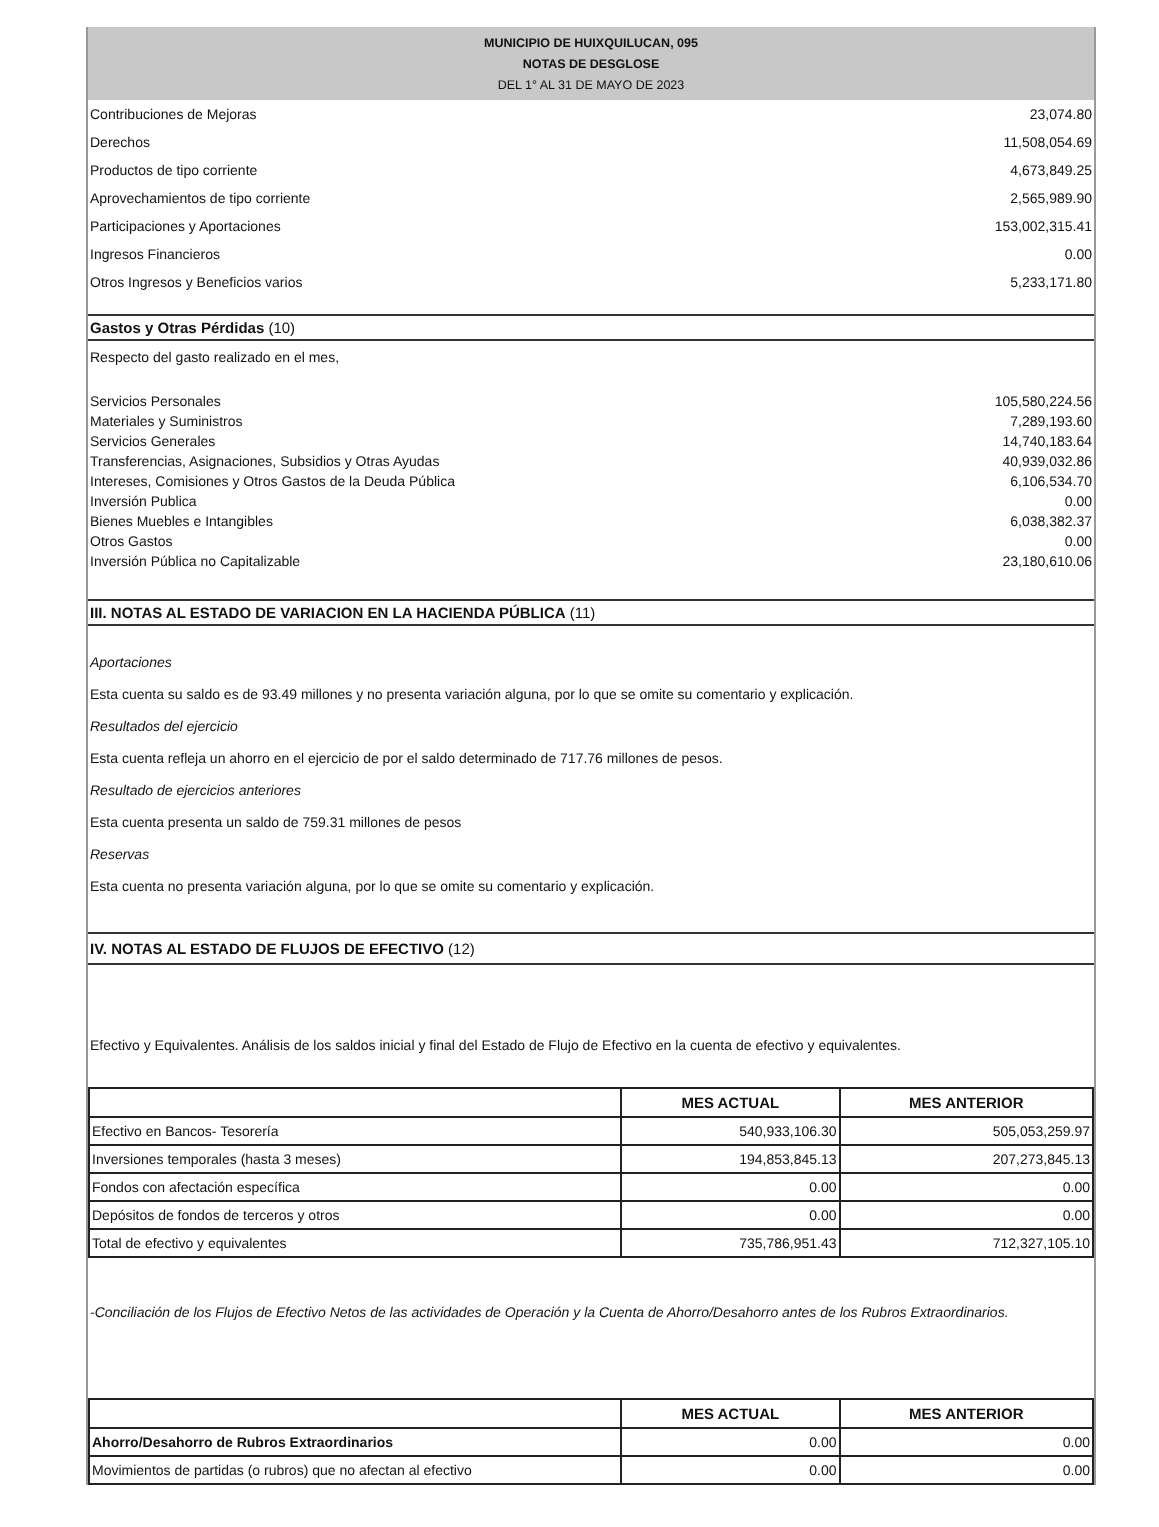MUNICIPIO DE HUIXQUILUCAN, 095
NOTAS DE DESGLOSE
DEL 1° AL 31 DE MAYO DE 2023
| Contribuciones de Mejoras | 23,074.80 |
| Derechos | 11,508,054.69 |
| Productos de tipo corriente | 4,673,849.25 |
| Aprovechamientos de tipo corriente | 2,565,989.90 |
| Participaciones y Aportaciones | 153,002,315.41 |
| Ingresos Financieros | 0.00 |
| Otros Ingresos y Beneficios varios | 5,233,171.80 |
Gastos y Otras Pérdidas (10)
Respecto del gasto realizado en el mes,
| Servicios Personales | 105,580,224.56 |
| Materiales y Suministros | 7,289,193.60 |
| Servicios Generales | 14,740,183.64 |
| Transferencias, Asignaciones, Subsidios y Otras Ayudas | 40,939,032.86 |
| Intereses, Comisiones y Otros Gastos de la Deuda Pública | 6,106,534.70 |
| Inversión Publica | 0.00 |
| Bienes Muebles e Intangibles | 6,038,382.37 |
| Otros Gastos | 0.00 |
| Inversión Pública no Capitalizable | 23,180,610.06 |
III. NOTAS AL ESTADO DE VARIACION EN LA HACIENDA PÚBLICA (11)
Aportaciones
Esta cuenta su saldo es de 93.49 millones y no presenta variación alguna, por lo que se omite su comentario y explicación.
Resultados del ejercicio
Esta cuenta refleja un ahorro en el ejercicio de por el saldo determinado de 717.76 millones de pesos.
Resultado de ejercicios anteriores
Esta cuenta presenta un saldo de 759.31 millones de pesos
Reservas
Esta cuenta no presenta variación alguna, por lo que se omite su comentario y explicación.
IV. NOTAS AL ESTADO DE FLUJOS DE EFECTIVO (12)
Efectivo y Equivalentes. Análisis de los saldos inicial y final del Estado de Flujo de Efectivo en la cuenta de efectivo y equivalentes.
| | MES ACTUAL | MES ANTERIOR |
| --- | --- | --- |
| Efectivo en Bancos- Tesorería | 540,933,106.30 | 505,053,259.97 |
| Inversiones temporales (hasta 3 meses) | 194,853,845.13 | 207,273,845.13 |
| Fondos con afectación específica | 0.00 | 0.00 |
| Depósitos de fondos de terceros y otros | 0.00 | 0.00 |
| Total de efectivo y equivalentes | 735,786,951.43 | 712,327,105.10 |
-Conciliación de los Flujos de Efectivo Netos de las actividades de Operación y la Cuenta de Ahorro/Desahorro antes de los Rubros Extraordinarios.
| | MES ACTUAL | MES ANTERIOR |
| --- | --- | --- |
| Ahorro/Desahorro de Rubros Extraordinarios | 0.00 | 0.00 |
| Movimientos de partidas (o rubros) que no afectan al efectivo | 0.00 | 0.00 |